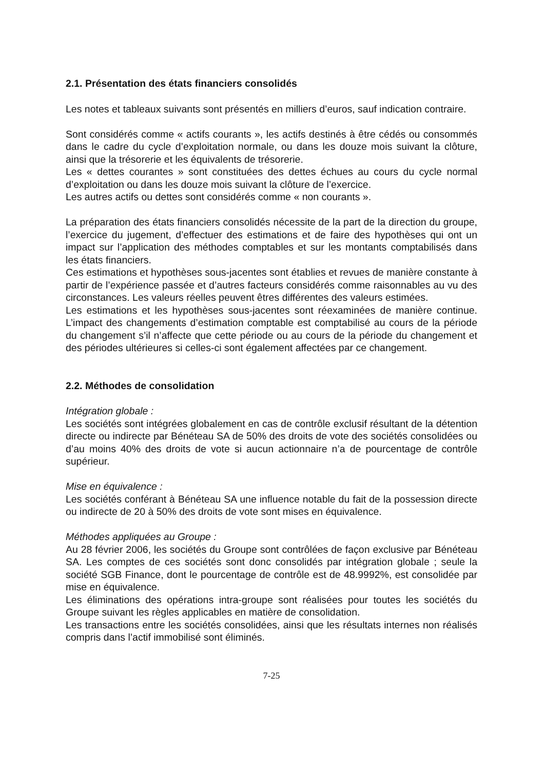2.1. Présentation des états financiers consolidés
Les notes et tableaux suivants sont présentés en milliers d’euros, sauf indication contraire.
Sont considérés comme « actifs courants », les actifs destinés à être cédés ou consommés dans le cadre du cycle d’exploitation normale, ou dans les douze mois suivant la clôture, ainsi que la trésorerie et les équivalents de trésorerie.
Les « dettes courantes » sont constituées des dettes échues au cours du cycle normal d’exploitation ou dans les douze mois suivant la clôture de l’exercice.
Les autres actifs ou dettes sont considérés comme « non courants ».
La préparation des états financiers consolidés nécessite de la part de la direction du groupe, l’exercice du jugement, d’effectuer des estimations et de faire des hypothèses qui ont un impact sur l’application des méthodes comptables et sur les montants comptabilisés dans les états financiers.
Ces estimations et hypothèses sous-jacentes sont établies et revues de manière constante à partir de l’expérience passée et d’autres facteurs considérés comme raisonnables au vu des circonstances. Les valeurs réelles peuvent êtres différentes des valeurs estimées.
Les estimations et les hypothèses sous-jacentes sont réexaminées de manière continue. L’impact des changements d’estimation comptable est comptabilisé au cours de la période du changement s’il n’affecte que cette période ou au cours de la période du changement et des périodes ultérieures si celles-ci sont également affectées par ce changement.
2.2. Méthodes de consolidation
Intégration globale :
Les sociétés sont intégrées globalement en cas de contrôle exclusif résultant de la détention directe ou indirecte par Bénéteau SA de 50% des droits de vote des sociétés consolidées ou d’au moins 40% des droits de vote si aucun actionnaire n’a de pourcentage de contrôle supérieur.
Mise en équivalence :
Les sociétés conférant à Bénéteau SA une influence notable du fait de la possession directe ou indirecte de 20 à 50% des droits de vote sont mises en équivalence.
Méthodes appliquées au Groupe :
Au 28 février 2006, les sociétés du Groupe sont contrôlées de façon exclusive par Bénéteau SA. Les comptes de ces sociétés sont donc consolidés par intégration globale ; seule la société SGB Finance, dont le pourcentage de contrôle est de 48.9992%, est consolidée par mise en équivalence.
Les éliminations des opérations intra-groupe sont réalisées pour toutes les sociétés du Groupe suivant les règles applicables en matière de consolidation.
Les transactions entre les sociétés consolidées, ainsi que les résultats internes non réalisés compris dans l’actif immobilisé sont éliminés.
7-25